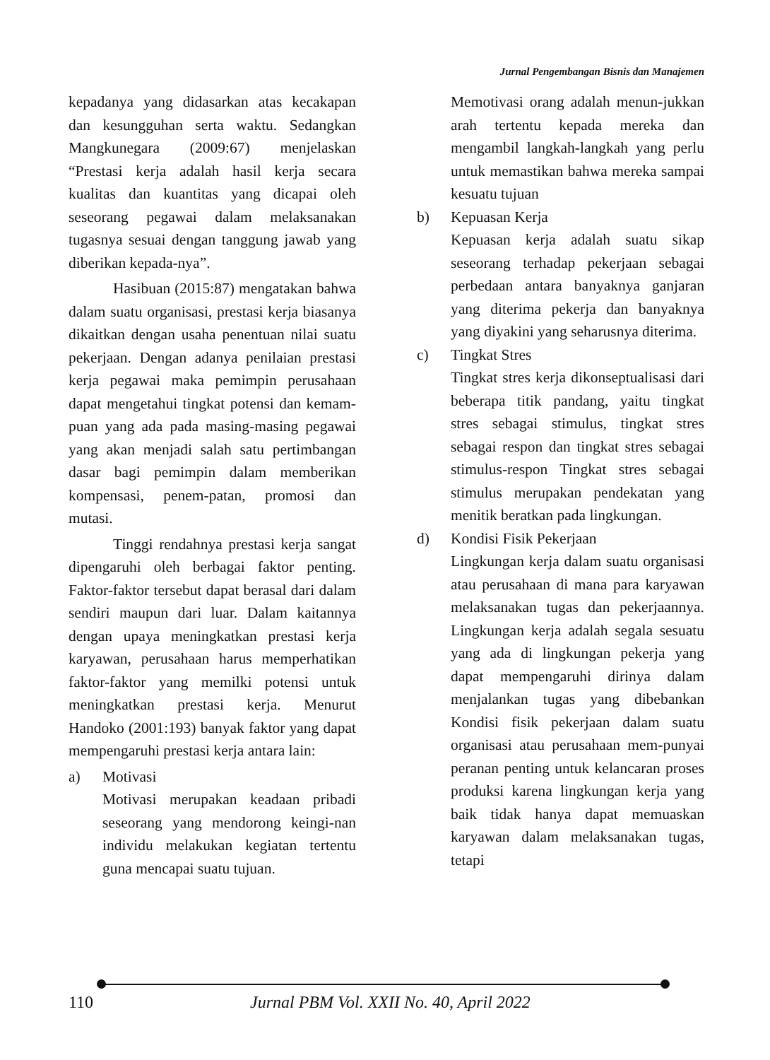Jurnal Pengembangan Bisnis dan Manajemen
kepadanya yang didasarkan atas kecakapan dan kesungguhan serta waktu. Sedangkan Mangkunegara (2009:67) menjelaskan “Prestasi kerja adalah hasil kerja secara kualitas dan kuantitas yang dicapai oleh seseorang pegawai dalam melaksanakan tugasnya sesuai dengan tanggung jawab yang diberikan kepada-nya”.
Hasibuan (2015:87) mengatakan bahwa dalam suatu organisasi, prestasi kerja biasanya dikaitkan dengan usaha penentuan nilai suatu pekerjaan. Dengan adanya penilaian prestasi kerja pegawai maka pemimpin perusahaan dapat mengetahui tingkat potensi dan kemam-puan yang ada pada masing-masing pegawai yang akan menjadi salah satu pertimbangan dasar bagi pemimpin dalam memberikan kompensasi, penem-patan, promosi dan mutasi.
Tinggi rendahnya prestasi kerja sangat dipengaruhi oleh berbagai faktor penting. Faktor-faktor tersebut dapat berasal dari dalam sendiri maupun dari luar. Dalam kaitannya dengan upaya meningkatkan prestasi kerja karyawan, perusahaan harus memperhatikan faktor-faktor yang memilki potensi untuk meningkatkan prestasi kerja. Menurut Handoko (2001:193) banyak faktor yang dapat mempengaruhi prestasi kerja antara lain:
a) Motivasi
Motivasi merupakan keadaan pribadi seseorang yang mendorong keingi-nan individu melakukan kegiatan tertentu guna mencapai suatu tujuan.
Memotivasi orang adalah menun-jukkan arah tertentu kepada mereka dan mengambil langkah-langkah yang perlu untuk memastikan bahwa mereka sampai kesuatu tujuan
b) Kepuasan Kerja
Kepuasan kerja adalah suatu sikap seseorang terhadap pekerjaan sebagai perbedaan antara banyaknya ganjaran yang diterima pekerja dan banyaknya yang diyakini yang seharusnya diterima.
c) Tingkat Stres
Tingkat stres kerja dikonseptualisasi dari beberapa titik pandang, yaitu tingkat stres sebagai stimulus, tingkat stres sebagai respon dan tingkat stres sebagai stimulus-respon Tingkat stres sebagai stimulus merupakan pendekatan yang menitik beratkan pada lingkungan.
d) Kondisi Fisik Pekerjaan
Lingkungan kerja dalam suatu organisasi atau perusahaan di mana para karyawan melaksanakan tugas dan pekerjaannya. Lingkungan kerja adalah segala sesuatu yang ada di lingkungan pekerja yang dapat mempengaruhi dirinya dalam menjalankan tugas yang dibebankan Kondisi fisik pekerjaan dalam suatu organisasi atau perusahaan mem-punyai peranan penting untuk kelancaran proses produksi karena lingkungan kerja yang baik tidak hanya dapat memuaskan karyawan dalam melaksanakan tugas, tetapi
110 Jurnal PBM Vol. XXII No. 40, April 2022